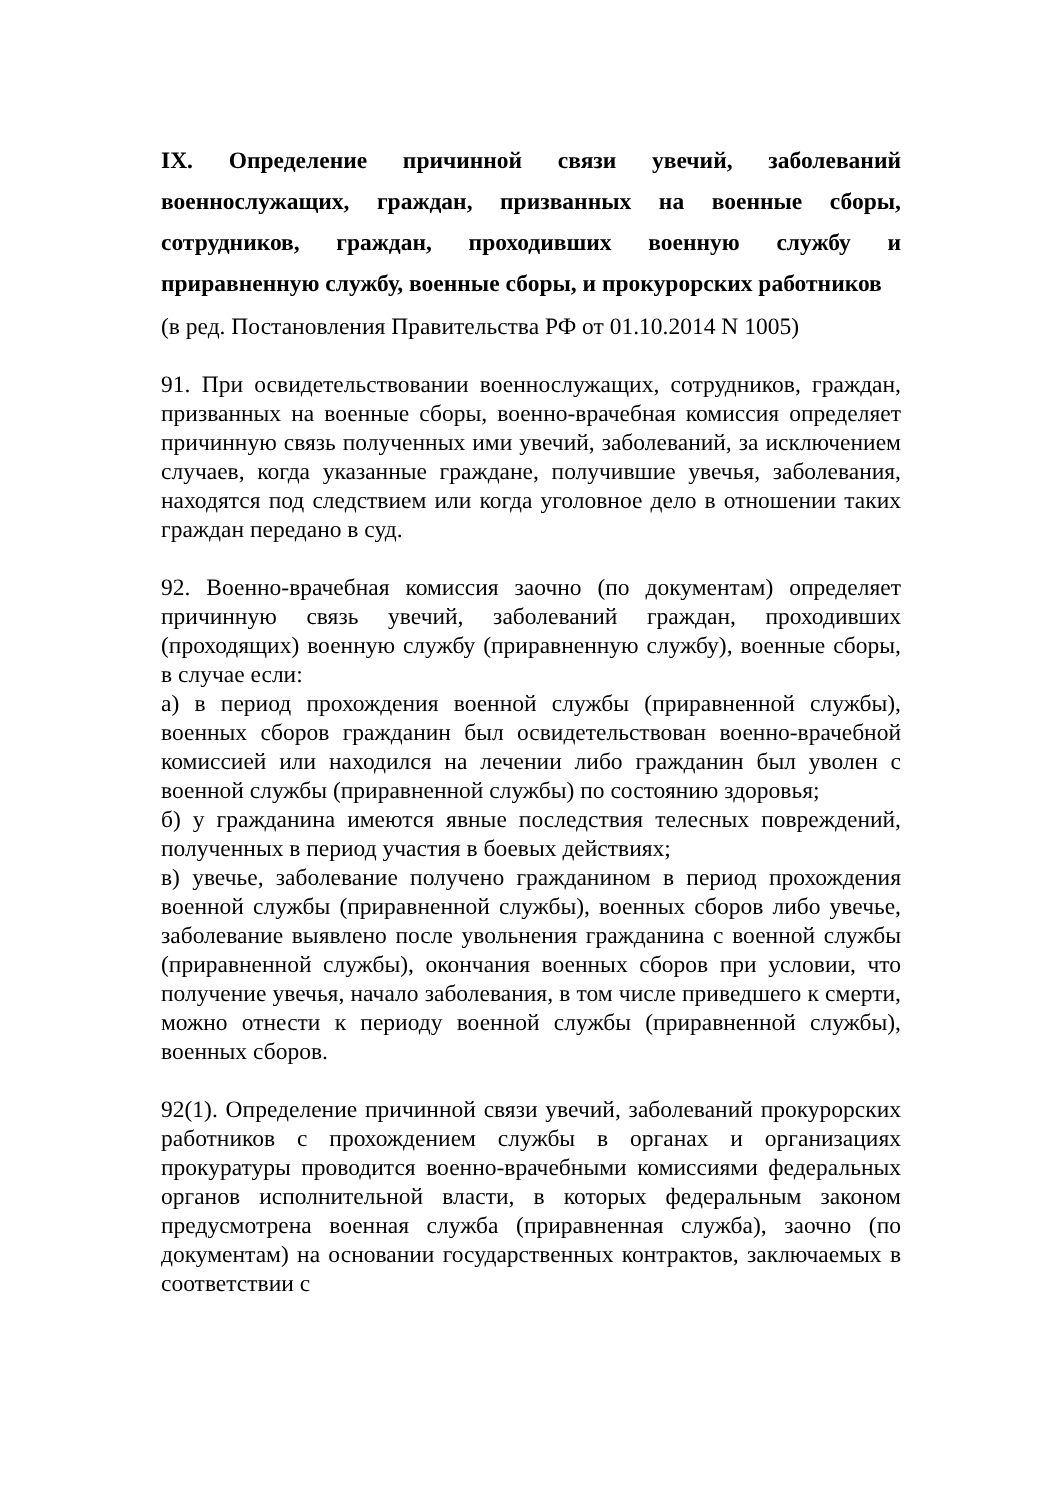IX. Определение причинной связи увечий, заболеваний военнослужащих, граждан, призванных на военные сборы, сотрудников, граждан, проходивших военную службу и приравненную службу, военные сборы, и прокурорских работников
(в ред. Постановления Правительства РФ от 01.10.2014 N 1005)
91. При освидетельствовании военнослужащих, сотрудников, граждан, призванных на военные сборы, военно-врачебная комиссия определяет причинную связь полученных ими увечий, заболеваний, за исключением случаев, когда указанные граждане, получившие увечья, заболевания, находятся под следствием или когда уголовное дело в отношении таких граждан передано в суд.
92. Военно-врачебная комиссия заочно (по документам) определяет причинную связь увечий, заболеваний граждан, проходивших (проходящих) военную службу (приравненную службу), военные сборы, в случае если:
а) в период прохождения военной службы (приравненной службы), военных сборов гражданин был освидетельствован военно-врачебной комиссией или находился на лечении либо гражданин был уволен с военной службы (приравненной службы) по состоянию здоровья;
б) у гражданина имеются явные последствия телесных повреждений, полученных в период участия в боевых действиях;
в) увечье, заболевание получено гражданином в период прохождения военной службы (приравненной службы), военных сборов либо увечье, заболевание выявлено после увольнения гражданина с военной службы (приравненной службы), окончания военных сборов при условии, что получение увечья, начало заболевания, в том числе приведшего к смерти, можно отнести к периоду военной службы (приравненной службы), военных сборов.
92(1). Определение причинной связи увечий, заболеваний прокурорских работников с прохождением службы в органах и организациях прокуратуры проводится военно-врачебными комиссиями федеральных органов исполнительной власти, в которых федеральным законом предусмотрена военная служба (приравненная служба), заочно (по документам) на основании государственных контрактов, заключаемых в соответствии с